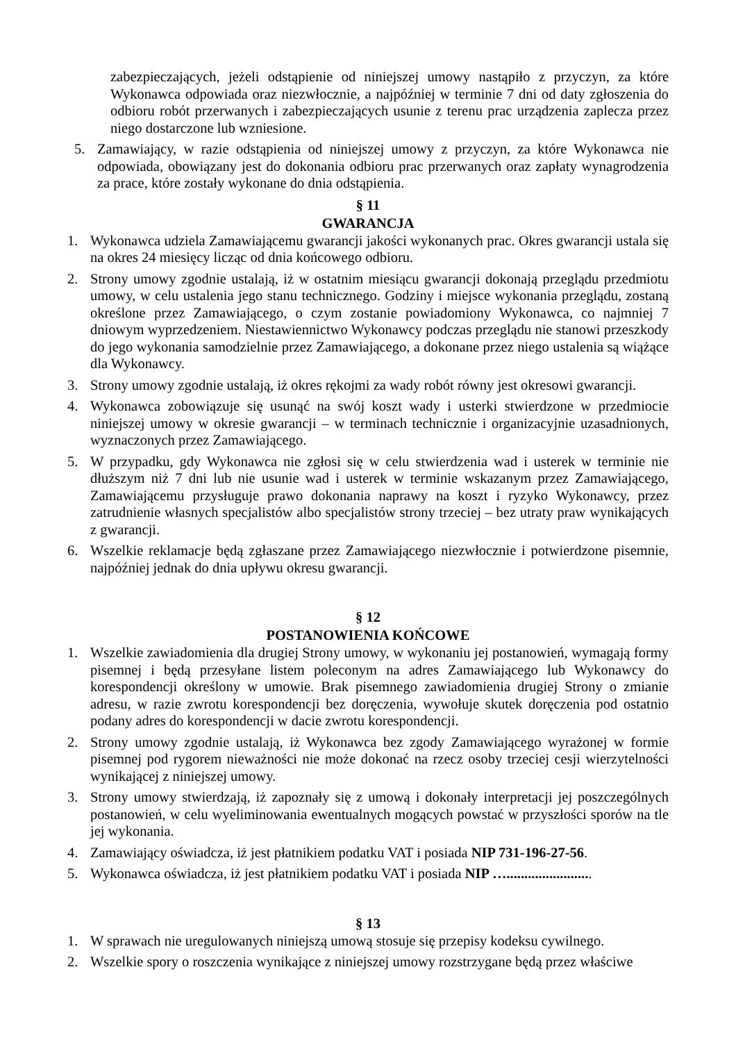zabezpieczających, jeżeli odstąpienie od niniejszej umowy nastąpiło z przyczyn, za które Wykonawca odpowiada oraz niezwłocznie, a najpóźniej w terminie 7 dni od daty zgłoszenia do odbioru robót przerwanych i zabezpieczających usunie z terenu prac urządzenia zaplecza przez niego dostarczone lub wzniesione.
5. Zamawiający, w razie odstąpienia od niniejszej umowy z przyczyn, za które Wykonawca nie odpowiada, obowiązany jest do dokonania odbioru prac przerwanych oraz zapłaty wynagrodzenia za prace, które zostały wykonane do dnia odstąpienia.
§ 11
GWARANCJA
1. Wykonawca udziela Zamawiającemu gwarancji jakości wykonanych prac. Okres gwarancji ustala się na okres 24 miesięcy licząc od dnia końcowego odbioru.
2. Strony umowy zgodnie ustalają, iż w ostatnim miesiącu gwarancji dokonają przeglądu przedmiotu umowy, w celu ustalenia jego stanu technicznego. Godziny i miejsce wykonania przeglądu, zostaną określone przez Zamawiającego, o czym zostanie powiadomiony Wykonawca, co najmniej 7 dniowym wyprzedzeniem. Niestawiennictwo Wykonawcy podczas przeglądu nie stanowi przeszkody do jego wykonania samodzielnie przez Zamawiającego, a dokonane przez niego ustalenia są wiążące dla Wykonawcy.
3. Strony umowy zgodnie ustalają, iż okres rękojmi za wady robót równy jest okresowi gwarancji.
4. Wykonawca zobowiązuje się usunąć na swój koszt wady i usterki stwierdzone w przedmiocie niniejszej umowy w okresie gwarancji – w terminach technicznie i organizacyjnie uzasadnionych, wyznaczonych przez Zamawiającego.
5. W przypadku, gdy Wykonawca nie zgłosi się w celu stwierdzenia wad i usterek w terminie nie dłuższym niż 7 dni lub nie usunie wad i usterek w terminie wskazanym przez Zamawiającego, Zamawiającemu przysługuje prawo dokonania naprawy na koszt i ryzyko Wykonawcy, przez zatrudnienie własnych specjalistów albo specjalistów strony trzeciej – bez utraty praw wynikających z gwarancji.
6. Wszelkie reklamacje będą zgłaszane przez Zamawiającego niezwłocznie i potwierdzone pisemnie, najpóźniej jednak do dnia upływu okresu gwarancji.
§ 12
POSTANOWIENIA KOŃCOWE
1. Wszelkie zawiadomienia dla drugiej Strony umowy, w wykonaniu jej postanowień, wymagają formy pisemnej i będą przesyłane listem poleconym na adres Zamawiającego lub Wykonawcy do korespondencji określony w umowie. Brak pisemnego zawiadomienia drugiej Strony o zmianie adresu, w razie zwrotu korespondencji bez doręczenia, wywołuje skutek doręczenia pod ostatnio podany adres do korespondencji w dacie zwrotu korespondencji.
2. Strony umowy zgodnie ustalają, iż Wykonawca bez zgody Zamawiającego wyrażonej w formie pisemnej pod rygorem nieważności nie może dokonać na rzecz osoby trzeciej cesji wierzytelności wynikającej z niniejszej umowy.
3. Strony umowy stwierdzają, iż zapoznały się z umową i dokonały interpretacji jej poszczególnych postanowień, w celu wyeliminowania ewentualnych mogących powstać w przyszłości sporów na tle jej wykonania.
4. Zamawiający oświadcza, iż jest płatnikiem podatku VAT i posiada NIP 731-196-27-56.
5. Wykonawca oświadcza, iż jest płatnikiem podatku VAT i posiada NIP …........................
§ 13
1. W sprawach nie uregulowanych niniejszą umową stosuje się przepisy kodeksu cywilnego.
2. Wszelkie spory o roszczenia wynikające z niniejszej umowy rozstrzygane będą przez właściwe